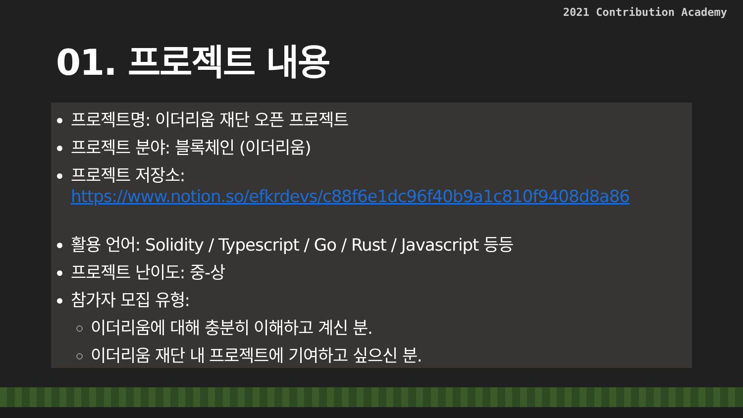2021 Contribution Academy
01. 프로젝트 내용
프로젝트명: 이더리움 재단 오픈 프로젝트
프로젝트 분야: 블록체인 (이더리움)
프로젝트 저장소: https://www.notion.so/efkrdevs/c88f6e1dc96f40b9a1c810f9408d8a86
활용 언어: Solidity / Typescript / Go / Rust / Javascript 등등
프로젝트 난이도: 중-상
참가자 모집 유형:
이더리움에 대해 충분히 이해하고 계신 분.
이더리움 재단 내 프로젝트에 기여하고 싶으신 분.